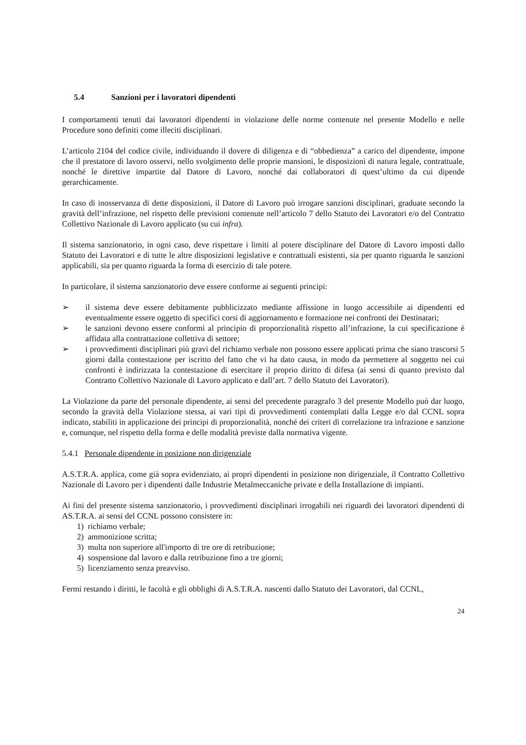5.4 Sanzioni per i lavoratori dipendenti
I comportamenti tenuti dai lavoratori dipendenti in violazione delle norme contenute nel presente Modello e nelle Procedure sono definiti come illeciti disciplinari.
L’articolo 2104 del codice civile, individuando il dovere di diligenza e di “obbedienza” a carico del dipendente, impone che il prestatore di lavoro osservi, nello svolgimento delle proprie mansioni, le disposizioni di natura legale, contrattuale, nonché le direttive impartite dal Datore di Lavoro, nonché dai collaboratori di quest’ultimo da cui dipende gerarchicamente.
In caso di inosservanza di dette disposizioni, il Datore di Lavoro può irrogare sanzioni disciplinari, graduate secondo la gravità dell’infrazione, nel rispetto delle previsioni contenute nell’articolo 7 dello Statuto dei Lavoratori e/o del Contratto Collettivo Nazionale di Lavoro applicato (su cui infra).
Il sistema sanzionatorio, in ogni caso, deve rispettare i limiti al potere disciplinare del Datore di Lavoro imposti dallo Statuto dei Lavoratori e di tutte le altre disposizioni legislative e contrattuali esistenti, sia per quanto riguarda le sanzioni applicabili, sia per quanto riguarda la forma di esercizio di tale potere.
In particolare, il sistema sanzionatorio deve essere conforme ai seguenti principi:
➢ il sistema deve essere debitamente pubblicizzato mediante affissione in luogo accessibile ai dipendenti ed eventualmente essere oggetto di specifici corsi di aggiornamento e formazione nei confronti dei Destinatari;
➢ le sanzioni devono essere conformi al principio di proporzionalità rispetto all’infrazione, la cui specificazione è affidata alla contrattazione collettiva di settore;
➢ i provvedimenti disciplinari più gravi del richiamo verbale non possono essere applicati prima che siano trascorsi 5 giorni dalla contestazione per iscritto del fatto che vi ha dato causa, in modo da permettere al soggetto nei cui confronti è indirizzata la contestazione di esercitare il proprio diritto di difesa (ai sensi di quanto previsto dal Contratto Collettivo Nazionale di Lavoro applicato e dall’art. 7 dello Statuto dei Lavoratori).
La Violazione da parte del personale dipendente, ai sensi del precedente paragrafo 3 del presente Modello può dar luogo, secondo la gravità della Violazione stessa, ai vari tipi di provvedimenti contemplati dalla Legge e/o dal CCNL sopra indicato, stabiliti in applicazione dei principi di proporzionalità, nonché dei criteri di correlazione tra infrazione e sanzione e, comunque, nel rispetto della forma e delle modalità previste dalla normativa vigente.
5.4.1 Personale dipendente in posizione non dirigenziale
A.S.T.R.A. applica, come già sopra evidenziato, ai propri dipendenti in posizione non dirigenziale, il Contratto Collettivo Nazionale di Lavoro per i dipendenti dalle Industrie Metalmeccaniche private e della Installazione di impianti.
Ai fini del presente sistema sanzionatorio, i provvedimenti disciplinari irrogabili nei riguardi dei lavoratori dipendenti di AS.T.R.A. ai sensi del CCNL possono consistere in:
1) richiamo verbale;
2) ammonizione scritta;
3) multa non superiore all'importo di tre ore di retribuzione;
4) sospensione dal lavoro e dalla retribuzione fino a tre giorni;
5) licenziamento senza preavviso.
Fermi restando i diritti, le facoltà e gli obblighi di A.S.T.R.A. nascenti dallo Statuto dei Lavoratori, dal CCNL,
24